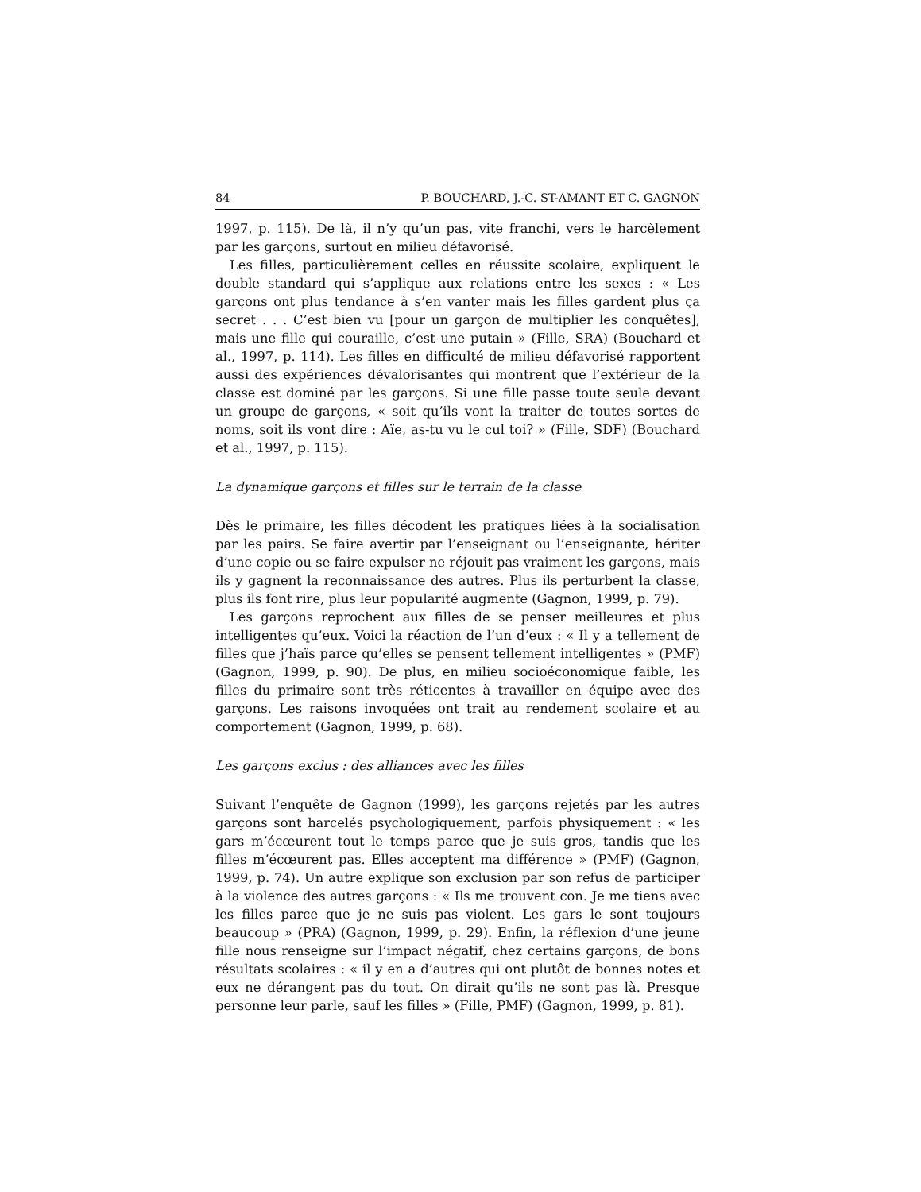84 P. BOUCHARD, J.-C. ST-AMANT ET C. GAGNON
1997, p. 115). De là, il n’y qu’un pas, vite franchi, vers le harcèlement par les garçons, surtout en milieu défavorisé.
Les filles, particulièrement celles en réussite scolaire, expliquent le double standard qui s’applique aux relations entre les sexes : « Les garçons ont plus tendance à s’en vanter mais les filles gardent plus ça secret . . . C’est bien vu [pour un garçon de multiplier les conquêtes], mais une fille qui couraille, c’est une putain » (Fille, SRA) (Bouchard et al., 1997, p. 114). Les filles en difficulté de milieu défavorisé rapportent aussi des expériences dévalorisantes qui montrent que l’extérieur de la classe est dominé par les garçons. Si une fille passe toute seule devant un groupe de garçons, « soit qu’ils vont la traiter de toutes sortes de noms, soit ils vont dire : Aïe, as-tu vu le cul toi? » (Fille, SDF) (Bouchard et al., 1997, p. 115).
La dynamique garçons et filles sur le terrain de la classe
Dès le primaire, les filles décodent les pratiques liées à la socialisation par les pairs. Se faire avertir par l’enseignant ou l’enseignante, hériter d’une copie ou se faire expulser ne réjouit pas vraiment les garçons, mais ils y gagnent la reconnaissance des autres. Plus ils perturbent la classe, plus ils font rire, plus leur popularité augmente (Gagnon, 1999, p. 79).
Les garçons reprochent aux filles de se penser meilleures et plus intelligentes qu’eux. Voici la réaction de l’un d’eux : « Il y a tellement de filles que j’haïs parce qu’elles se pensent tellement intelligentes » (PMF) (Gagnon, 1999, p. 90). De plus, en milieu socioéconomique faible, les filles du primaire sont très réticentes à travailler en équipe avec des garçons. Les raisons invoquées ont trait au rendement scolaire et au comportement (Gagnon, 1999, p. 68).
Les garçons exclus : des alliances avec les filles
Suivant l’enquête de Gagnon (1999), les garçons rejetés par les autres garçons sont harcelés psychologiquement, parfois physiquement : « les gars m’écœurent tout le temps parce que je suis gros, tandis que les filles m’écœurent pas. Elles acceptent ma différence » (PMF) (Gagnon, 1999, p. 74). Un autre explique son exclusion par son refus de participer à la violence des autres garçons : « Ils me trouvent con. Je me tiens avec les filles parce que je ne suis pas violent. Les gars le sont toujours beaucoup » (PRA) (Gagnon, 1999, p. 29). Enfin, la réflexion d’une jeune fille nous renseigne sur l’impact négatif, chez certains garçons, de bons résultats scolaires : « il y en a d’autres qui ont plutôt de bonnes notes et eux ne dérangent pas du tout. On dirait qu’ils ne sont pas là. Presque personne leur parle, sauf les filles » (Fille, PMF) (Gagnon, 1999, p. 81).